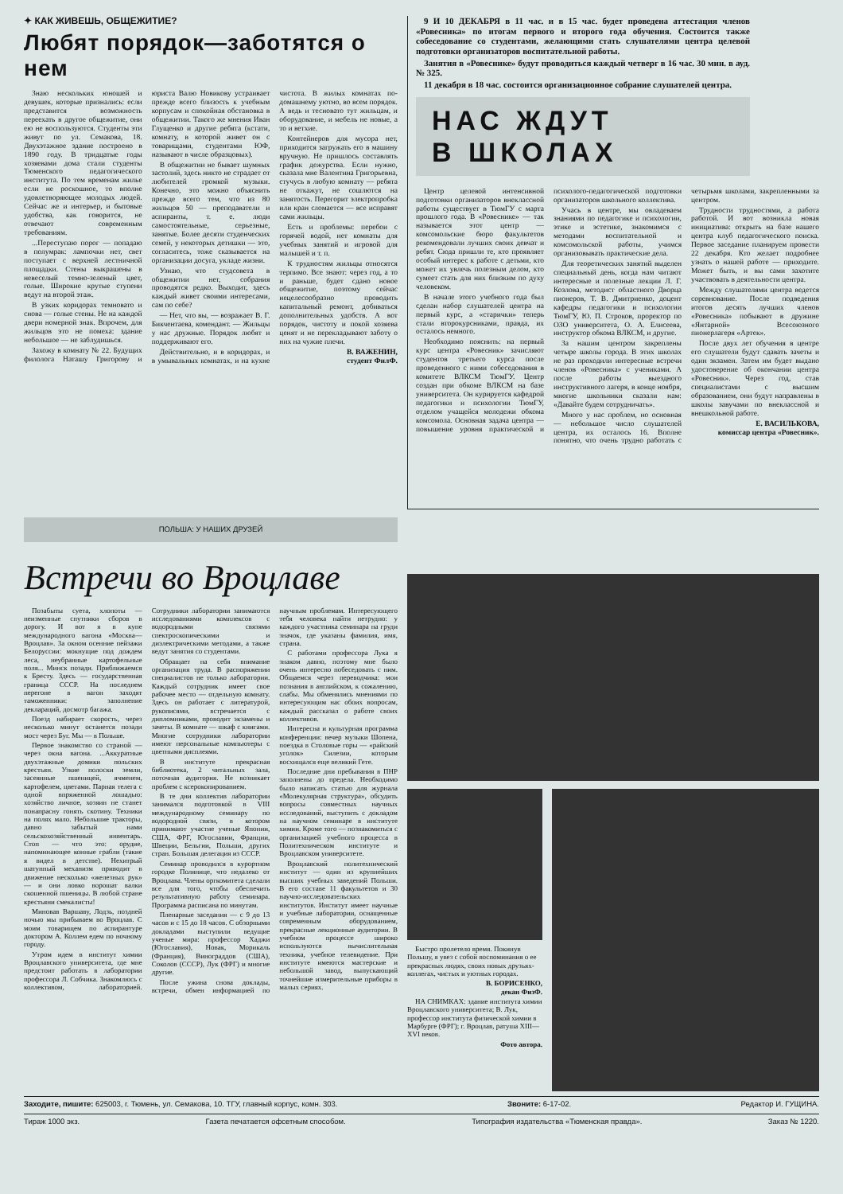✦ КАК ЖИВЕШЬ, ОБЩЕЖИТИЕ?
Любят порядок—заботятся о нем
Знаю нескольких юношей и девушек, которые признались: если представится возможность переехать в другое общежитие, они ею не воспользуются. Студенты эти живут по ул. Семакова, 18. Двухэтажное здание построено в 1890 году. В тридцатые годы хозяевами дома стали студенты Тюменского педагогического института. По тем временам жилье если не роскошное, то вполне удовлетворяющее молодых людей. Сейчас же и интерьер, и бытовые удобства, как говорится, не отвечают современным требованиям.
...Переступаю порог — попадаю в полумрак: лампочки нет, свет поступает с верхней лестничной площадки. Стены выкрашены в невеселый темно-зеленый цвет, голые. Широкие крутые ступени ведут на второй этаж.
В узких коридорах темновато и снова — голые стены. Не на каждой двери номерной знак. Впрочем, для жильцов это не помеха: здание небольшое — не заблудишься.
Захожу в комнату № 22. Будущих филолога Наташу Григорову и юриста Валю Новикову устраивает прежде всего близость к учебным корпусам и спокойная обстановка в общежитии. Такого же мнения Иван Глущенко и другие ребята (кстати, комнату, в которой живет он с товарищами, студентами ЮФ, называют в числе образцовых).
В общежитии не бывает шумных застолий, здесь никто не страдает от любителей громкой музыки. Конечно, это можно объяснить прежде всего тем, что из 80 жильцов 50 — преподаватели и аспиранты, т. е. люди самостоятельные, серьезные, занятые. Более десяти студенческих семей, у некоторых детишки — это, согласитесь, тоже сказывается на организации досуга, укладе жизни.
Узнаю, что студсовета в общежитии нет, собрания проводятся редко. Выходит, здесь каждый живет своими интересами, сам по себе?
— Нет, что вы, — возражает В. Г. Бикчентаева, комендант. — Жильцы у нас дружные. Порядок любят и поддерживают его.
Действительно, и в коридорах, и в умывальных комнатах, и на кухне чистота. В жилых комнатах по-домашнему уютно, во всем порядок. А ведь и тесновато тут жильцам, и оборудование, и мебель не новые, а то и ветхие.
Контейнеров для мусора нет, приходится загружать его в машину вручную. Не пришлось составлять график дежурства. Если нужно, сказала мне Валентина Григорьевна, стучусь в любую комнату — ребята не откажут, не сошлются на занятость. Перегорит электропробка или кран сломается — все исправят сами жильцы.
Есть и проблемы: перебои с горячей водой, нет комнаты для учебных занятий и игровой для малышей и т. п.
К трудностям жильцы относятся терпимо. Все знают: через год, а то и раньше, будет сдано новое общежитие, поэтому сейчас нецелесообразно проводить капитальный ремонт, добиваться дополнительных удобств. А вот порядок, чистоту и покой хозяева ценят и не перекладывают заботу о них на чужие плечи.
В. ВАЖЕНИН,
студент ФилФ.
9 И 10 ДЕКАБРЯ в 11 час. и в 15 час. будет проведена аттестация членов «Ровесника» по итогам первого и второго года обучения. Состоится также собеседование со студентами, желающими стать слушателями центра целевой подготовки организаторов воспитательной работы.
Занятия в «Ровеснике» будут проводиться каждый четверг в 16 час. 30 мин. в ауд. № 325.
11 декабря в 18 час. состоится организационное собрание слушателей центра.
НАС ЖДУТ
В ШКОЛАХ
Центр целевой интенсивной подготовки организаторов внеклассной работы существует в ТюмГУ с марта прошлого года. В «Ровеснике» — так называется этот центр — комсомольские бюро факультетов рекомендовали лучших своих девчат и ребят. Сюда пришли те, кто проявляет особый интерес к работе с детьми, кто может их увлечь полезным делом, кто сумеет стать для них близким по духу человеком.
В начале этого учебного года был сделан набор слушателей центра на первый курс, а «старички» теперь стали второкурсниками, правда, их осталось немного.
Необходимо пояснить: на первый курс центра «Ровесник» зачисляют студентов третьего курса после проведенного с ними собеседования в комитете ВЛКСМ ТюмГУ. Центр создан при обкоме ВЛКСМ на базе университета. Он курируется кафедрой педагогики и психологии ТюмГУ, отделом учащейся молодежи обкома комсомола. Основная задача центра — повышение уровня практической и психолого-педагогической подготовки организаторов школьного коллектива.
Учась в центре, мы овладеваем знаниями по педагогике и психологии, этике и эстетике, знакомимся с методами воспитательной и комсомольской работы, учимся организовывать практические дела.
Для теоретических занятий выделен специальный день, когда нам читают интересные и полезные лекции Л. Г. Козлова, методист областного Дворца пионеров, Т. В. Дмитриенко, доцент кафедры педагогики и психологии ТюмГУ, Ю. П. Строков, проректор по ОЗО университета, О. А. Елисеева, инструктор обкома ВЛКСМ, и другие.
За нашим центром закреплены четыре школы города. В этих школах не раз проходили интересные встречи членов «Ровесника» с учениками. А после работы выездного инструктивного лагеря, в конце ноября, многие школьники сказали нам: «Давайте будем сотрудничать».
Много у нас проблем, но основная — небольшое число слушателей центра, их осталось 16. Вполне понятно, что очень трудно работать с четырьмя школами, закрепленными за центром.
Трудности трудностями, а работа работой. И вот возникла новая инициатива: открыть на базе нашего центра клуб педагогического поиска. Первое заседание планируем провести 22 декабря. Кто желает подробнее узнать о нашей работе — приходите. Может быть, и вы сами захотите участвовать в деятельности центра.
Между слушателями центра ведется соревнование. После подведения итогов десять лучших членов «Ровесника» побывают в дружине «Янтарной» Всесоюзного пионерлагеря «Артек».
После двух лет обучения в центре его слушатели будут сдавать зачеты и один экзамен. Затем им будет выдано удостоверение об окончании центра «Ровесник». Через год, став специалистами с высшим образованием, они будут направлены в школы завучами по внеклассной и внешкольной работе.
Е. ВАСИЛЬКОВА,
комиссар центра «Ровесник».
ПОЛЬША: У НАШИХ ДРУЗЕЙ
Встречи во Вроцлаве
Позабыты суета, хлопоты — неизменные спутники сборов в дорогу. И вот я в купе международного вагона «Москва—Вроцлав». За окном осенние пейзажи Белоруссии: мокнущие под дождем леса, неубранные картофельные поля... Минск позади. Приближаемся к Бресту. Здесь — государственная граница СССР. На последнем перегоне в вагон заходят таможенники: заполнение деклараций, досмотр багажа.
Поезд набирает скорость, через несколько минут останется позади мост через Буг. Мы — в Польше.
Первое знакомство со страной — через окна вагона. ...Аккуратные двухэтажные домики польских крестьян. Узкие полоски земли, засеянные пшеницей, ячменем, картофелем, цветами. Парная телега с одной впряженной лошадью: хозяйство личное, хозяин не станет понапрасну гонять скотину. Техники на полях мало. Небольшие тракторы, давно забытый нами сельскохозяйственный инвентарь. Стоп — что это: орудие, напоминающее конные грабли (такие я видел в детстве). Нехитрый шатунный механизм приводит в движение несколько «железных рук» — и они ловко ворошат валки скошенной пшеницы. В любой стране крестьяни смекалисты!
Миновав Варшаву, Лодзь, поздней ночью мы прибываем во Вроцлав. С моим товарищем по аспирантуре доктором А. Коллем едем по ночному городу.
Утром идем в институт химии Вроцлавского университета, где мне предстоит работать в лаборатории профессора Л. Собчика. Знакомлюсь с коллективом, лабораторией. Сотрудники лаборатории занимаются исследованиями комплексов с водородными связями спектроскопическими и диэлектрическими методами, а также ведут занятия со студентами.
Обращает на себя внимание организация труда. В распоряжении специалистов не только лаборатории. Каждый сотрудник имеет свое рабочее место — отдельную комнату. Здесь он работает с литературой, рукописями, встречается с дипломниками, проводит экзамены и зачеты. В комнате — шкаф с книгами. Многие сотрудники лаборатории имеют персональные компьютеры с цветными дисплеями.
В институте прекрасная библиотека, 2 читальных зала, поточная аудитория. Не возникает проблем с ксерокопированием.
В те дни коллектив лаборатории занимался подготовкой в VIII международному семинару по водородной связи, в котором принимают участие ученые Японии, США, ФРГ, Югославии, Франции, Швеции, Бельгии, Польши, других стран. Большая делегация из СССР.
Семинар проводился в курортном городке Полянице, что недалеко от Вроцлава. Члены оргкомитета сделали все для того, чтобы обеспечить результативную работу семинара. Программа расписана по минутам.
Пленарные заседания — с 9 до 13 часов и с 15 до 18 часов. С обзорными докладами выступили ведущие ученые мира: профессор Хаджи (Югославия), Новак, Морикаль (Франция), Винограддов (США), Соколов (СССР), Лук (ФРГ) и многие другие.
После ужина снова доклады, встречи, обмен информацией по научным проблемам. Интересующего тебя человека найти нетрудно: у каждого участника семинара на груди значок, где указаны фамилия, имя, страна.
С работами профессора Лука я знаком давно, поэтому мне было очень интересно побеседовать с ним. Общаемся через переводчика: мои познания в английском, к сожалению, слабы. Мы обменялись мнениями по интересующим нас обоих вопросам, каждый рассказал о работе своих коллективов.
Интересна и культурная программа конференции: вечер музыки Шопена, поездка в Столовые горы — «райский уголок» Силезии, которым восхищался еще великий Гете.
Последние дни пребывания в ПНР заполнены до предела. Необходимо было написать статью для журнала «Молекулярная структура», обсудить вопросы совместных научных исследований, выступить с докладом на научном семинаре в институте химии. Кроме того — познакомиться с организацией учебного процесса в Политехническом институте и Вроцлавском университете.
Вроцлавский политехнический институт — один из крупнейших высших учебных заведений Польши. В его составе 11 факультетов и 30 научно-исследовательских институтов. Институт имеет научные и учебные лаборатории, оснащенные современным оборудованием, прекрасные лекционные аудитории. В учебном процессе широко используются вычислительная техника, учебное телевидение. При институте имеются мастерские и небольшой завод, выпускающий точнейшие измерительные приборы в малых сериях.
Быстро пролетело время. Покинув Польшу, я увез с собой воспоминания о ее прекрасных людях, своих новых друзьях-коллегах, чистых и уютных городах.
В. БОРИСЕНКО,
декан ФизФ.
НА СНИМКАХ: здание института химии Вроцлавского университета; В. Лук, профессор института физической химии в Марбурге (ФРГ); г. Вроцлав, ратуша XIII—XVI веков.
Фото автора.
Заходите, пишите: 625003, г. Тюмень, ул. Семакова, 10. ТГУ, главный корпус, комн. 303. Звоните: 6-17-02. Редактор И. ГУЩИНА.
Тираж 1000 экз. Газета печатается офсетным способом. Типография издательства «Тюменская правда». Заказ № 1220.